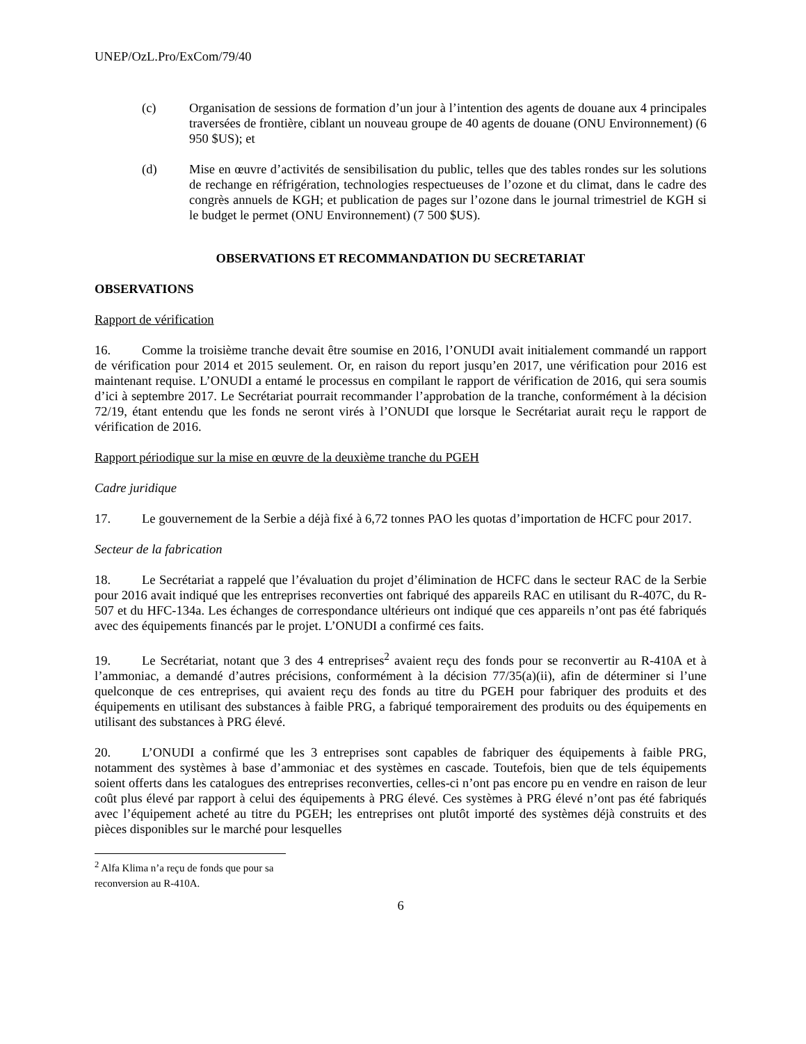UNEP/OzL.Pro/ExCom/79/40
(c) Organisation de sessions de formation d’un jour à l’intention des agents de douane aux 4 principales traversées de frontière, ciblant un nouveau groupe de 40 agents de douane (ONU Environnement) (6 950 $US); et
(d) Mise en œuvre d’activités de sensibilisation du public, telles que des tables rondes sur les solutions de rechange en réfrigération, technologies respectueuses de l’ozone et du climat, dans le cadre des congrès annuels de KGH; et publication de pages sur l’ozone dans le journal trimestriel de KGH si le budget le permet (ONU Environnement) (7 500 $US).
OBSERVATIONS ET RECOMMANDATION DU SECRETARIAT
OBSERVATIONS
Rapport de vérification
16. Comme la troisième tranche devait être soumise en 2016, l’ONUDI avait initialement commandé un rapport de vérification pour 2014 et 2015 seulement. Or, en raison du report jusqu’en 2017, une vérification pour 2016 est maintenant requise. L’ONUDI a entamé le processus en compilant le rapport de vérification de 2016, qui sera soumis d’ici à septembre 2017. Le Secrétariat pourrait recommander l’approbation de la tranche, conformément à la décision 72/19, étant entendu que les fonds ne seront virés à l’ONUDI que lorsque le Secrétariat aurait reçu le rapport de vérification de 2016.
Rapport périodique sur la mise en œuvre de la deuxième tranche du PGEH
Cadre juridique
17. Le gouvernement de la Serbie a déjà fixé à 6,72 tonnes PAO les quotas d’importation de HCFC pour 2017.
Secteur de la fabrication
18. Le Secrétariat a rappelé que l’évaluation du projet d’élimination de HCFC dans le secteur RAC de la Serbie pour 2016 avait indiqué que les entreprises reconverties ont fabriqué des appareils RAC en utilisant du R-407C, du R-507 et du HFC-134a. Les échanges de correspondance ultérieurs ont indiqué que ces appareils n’ont pas été fabriqués avec des équipements financés par le projet. L’ONUDI a confirmé ces faits.
19. Le Secrétariat, notant que 3 des 4 entreprises<sup>2</sup> avaient reçu des fonds pour se reconvertir au R-410A et à l’ammoniac, a demandé d’autres précisions, conformément à la décision 77/35(a)(ii), afin de déterminer si l’une quelconque de ces entreprises, qui avaient reçu des fonds au titre du PGEH pour fabriquer des produits et des équipements en utilisant des substances à faible PRG, a fabriqué temporairement des produits ou des équipements en utilisant des substances à PRG élevé.
20. L’ONUDI a confirmé que les 3 entreprises sont capables de fabriquer des équipements à faible PRG, notamment des systèmes à base d’ammoniac et des systèmes en cascade. Toutefois, bien que de tels équipements soient offerts dans les catalogues des entreprises reconverties, celles-ci n’ont pas encore pu en vendre en raison de leur coût plus élevé par rapport à celui des équipements à PRG élevé. Ces systèmes à PRG élevé n’ont pas été fabriqués avec l’équipement acheté au titre du PGEH; les entreprises ont plutôt importé des systèmes déjà construits et des pièces disponibles sur le marché pour lesquelles
<sup>2</sup> Alfa Klima n’a reçu de fonds que pour sa reconversion au R-410A.
6